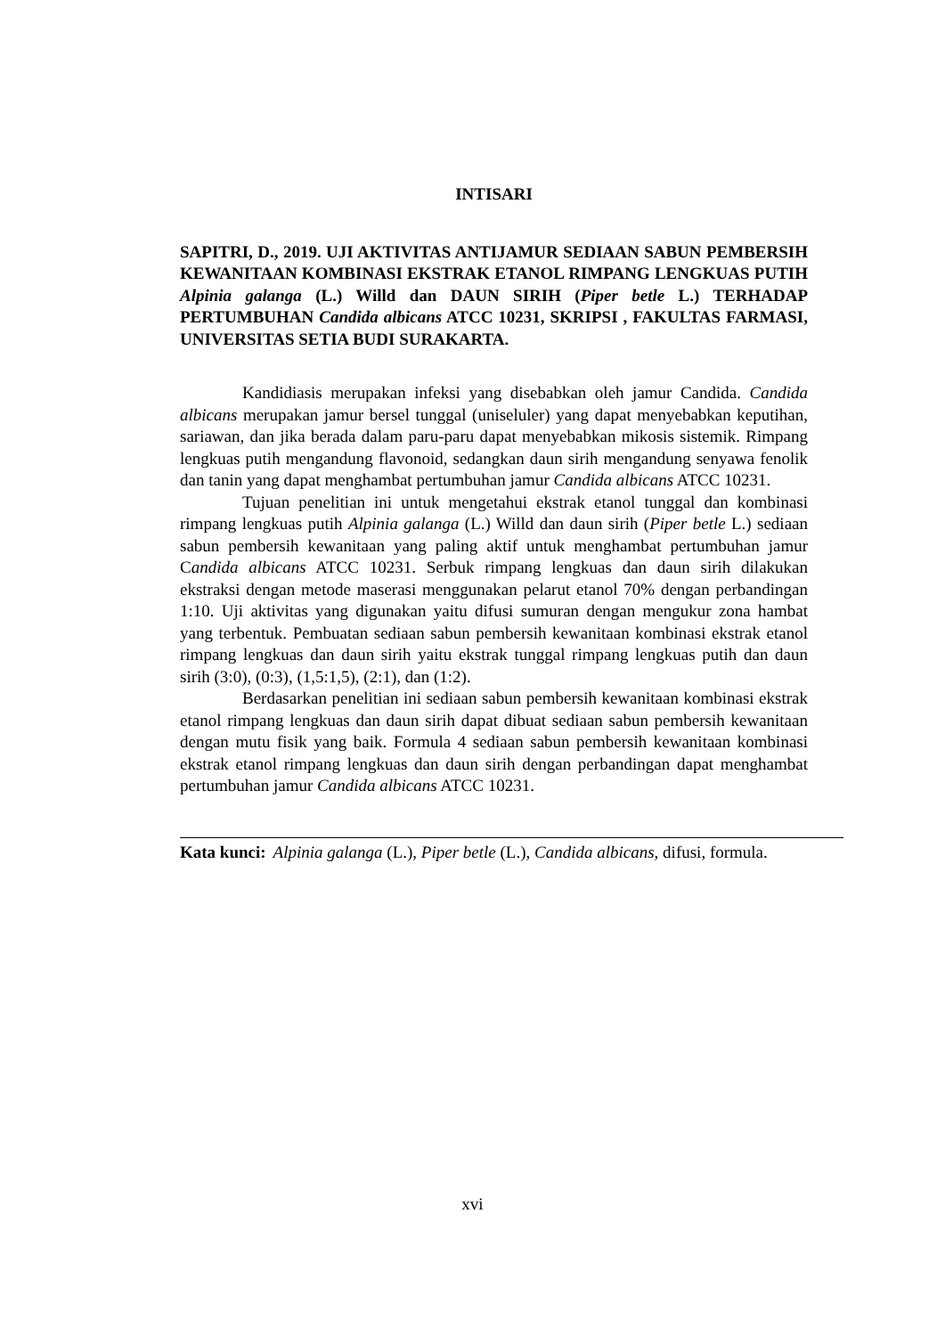INTISARI
SAPITRI, D., 2019. UJI AKTIVITAS ANTIJAMUR SEDIAAN SABUN PEMBERSIH KEWANITAAN KOMBINASI EKSTRAK ETANOL RIMPANG LENGKUAS PUTIH Alpinia galanga (L.) Willd dan DAUN SIRIH (Piper betle L.) TERHADAP PERTUMBUHAN Candida albicans ATCC 10231, SKRIPSI , FAKULTAS FARMASI, UNIVERSITAS SETIA BUDI SURAKARTA.
Kandidiasis merupakan infeksi yang disebabkan oleh jamur Candida. Candida albicans merupakan jamur bersel tunggal (uniseluler) yang dapat menyebabkan keputihan, sariawan, dan jika berada dalam paru-paru dapat menyebabkan mikosis sistemik. Rimpang lengkuas putih mengandung flavonoid, sedangkan daun sirih mengandung senyawa fenolik dan tanin yang dapat menghambat pertumbuhan jamur Candida albicans ATCC 10231.
Tujuan penelitian ini untuk mengetahui ekstrak etanol tunggal dan kombinasi rimpang lengkuas putih Alpinia galanga (L.) Willd dan daun sirih (Piper betle L.) sediaan sabun pembersih kewanitaan yang paling aktif untuk menghambat pertumbuhan jamur Candida albicans ATCC 10231. Serbuk rimpang lengkuas dan daun sirih dilakukan ekstraksi dengan metode maserasi menggunakan pelarut etanol 70% dengan perbandingan 1:10. Uji aktivitas yang digunakan yaitu difusi sumuran dengan mengukur zona hambat yang terbentuk. Pembuatan sediaan sabun pembersih kewanitaan kombinasi ekstrak etanol rimpang lengkuas dan daun sirih yaitu ekstrak tunggal rimpang lengkuas putih dan daun sirih (3:0), (0:3), (1,5:1,5), (2:1), dan (1:2).
Berdasarkan penelitian ini sediaan sabun pembersih kewanitaan kombinasi ekstrak etanol rimpang lengkuas dan daun sirih dapat dibuat sediaan sabun pembersih kewanitaan dengan mutu fisik yang baik. Formula 4 sediaan sabun pembersih kewanitaan kombinasi ekstrak etanol rimpang lengkuas dan daun sirih dengan perbandingan dapat menghambat pertumbuhan jamur Candida albicans ATCC 10231.
Kata kunci: Alpinia galanga (L.), Piper betle (L.), Candida albicans, difusi, formula.
xvi